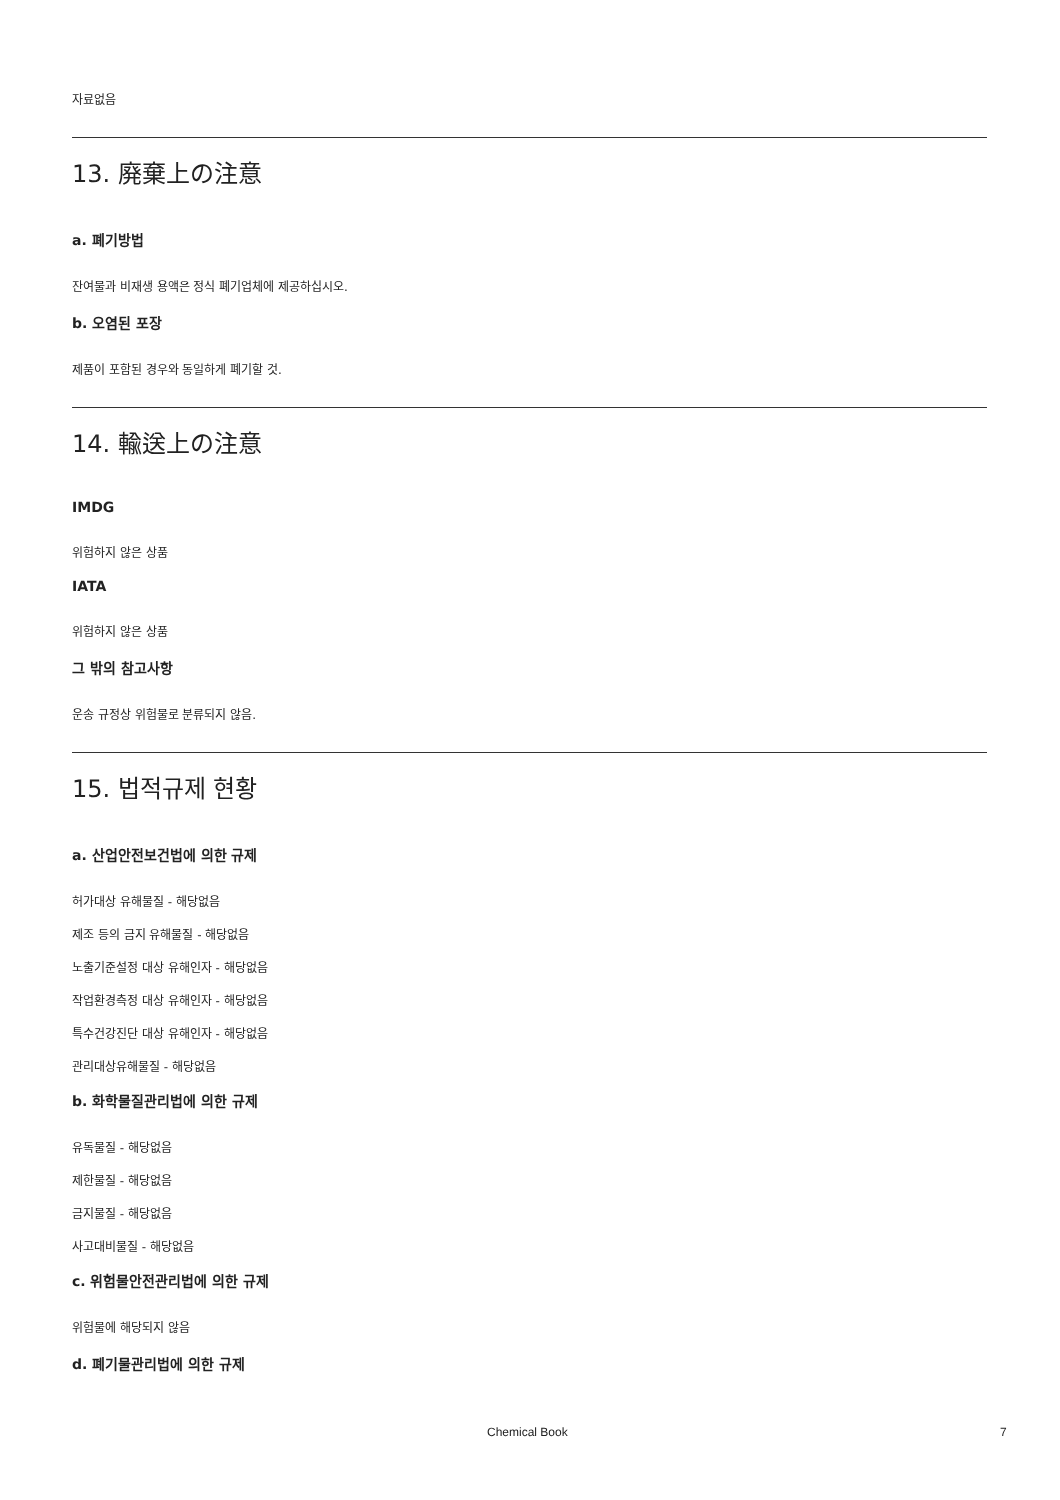자료없음
13. 廃棄上の注意
a. 폐기방법
잔여물과 비재생 용액은 정식 폐기업체에 제공하십시오.
b. 오염된 포장
제품이 포함된 경우와 동일하게 폐기할 것.
14. 輸送上の注意
IMDG
위험하지 않은 상품
IATA
위험하지 않은 상품
그 밖의 참고사항
운송 규정상 위험물로 분류되지 않음.
15. 법적규제 현황
a. 산업안전보건법에 의한 규제
허가대상 유해물질 - 해당없음
제조 등의 금지 유해물질 - 해당없음
노출기준설정 대상 유해인자 - 해당없음
작업환경측정 대상 유해인자 - 해당없음
특수건강진단 대상 유해인자 - 해당없음
관리대상유해물질 - 해당없음
b. 화학물질관리법에 의한 규제
유독물질 - 해당없음
제한물질 - 해당없음
금지물질 - 해당없음
사고대비물질 - 해당없음
c. 위험물안전관리법에 의한 규제
위험물에 해당되지 않음
d. 폐기물관리법에 의한 규제
Chemical Book 7